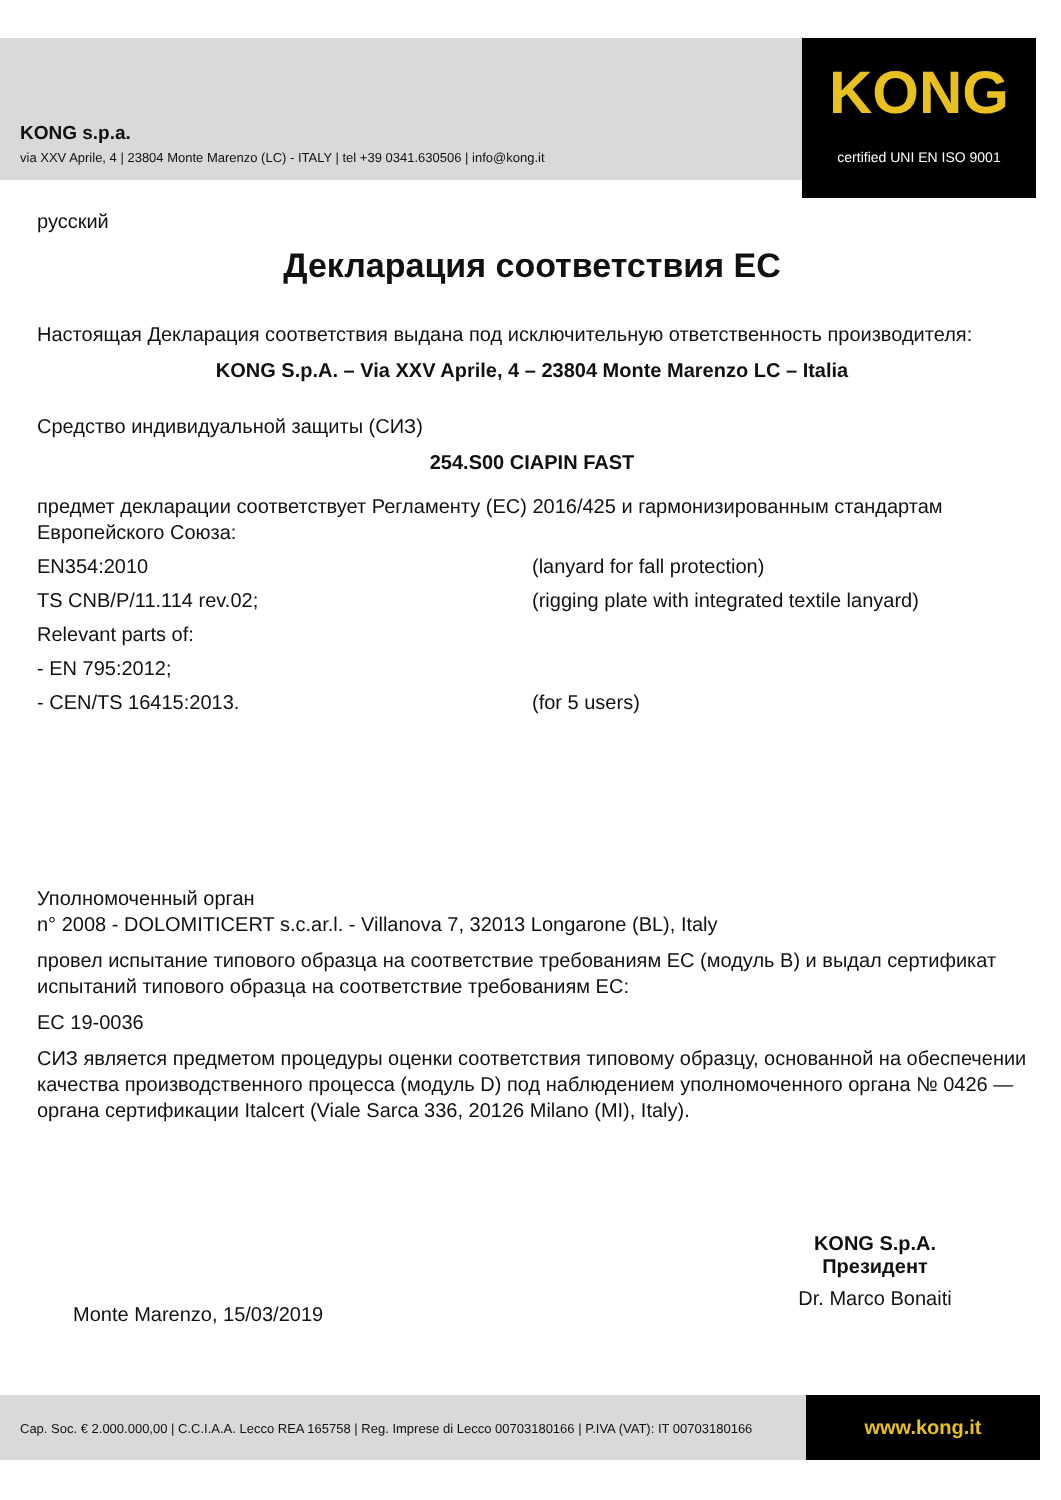KONG s.p.a.
via XXV Aprile, 4 | 23804 Monte Marenzo (LC) - ITALY | tel +39 0341.630506 | info@kong.it
KONG
certified UNI EN ISO 9001
русский
Декларация соответствия ЕС
Настоящая Декларация соответствия выдана под исключительную ответственность производителя:
KONG S.p.A. – Via XXV Aprile, 4 – 23804 Monte Marenzo LC – Italia
Средство индивидуальной защиты (СИЗ)
254.S00 CIAPIN FAST
предмет декларации соответствует Регламенту (ЕС) 2016/425 и гармонизированным стандартам Европейского Союза:
EN354:2010 (lanyard for fall protection)
TS CNB/P/11.114 rev.02; (rigging plate with integrated textile lanyard)
Relevant parts of:
- EN 795:2012;
- CEN/TS 16415:2013. (for 5 users)
Уполномоченный орган
n° 2008 - DOLOMITICERT s.c.ar.l. - Villanova 7, 32013 Longarone (BL), Italy
провел испытание типового образца на соответствие требованиям ЕС (модуль B) и выдал сертификат испытаний типового образца на соответствие требованиям ЕС:
EC 19-0036
СИЗ является предметом процедуры оценки соответствия типовому образцу, основанной на обеспечении качества производственного процесса (модуль D) под наблюдением уполномоченного органа № 0426 — органа сертификации Italcert (Viale Sarca 336, 20126 Milano (MI), Italy).
KONG S.p.A.
Президент
Dr. Marco Bonaiti
Monte Marenzo, 15/03/2019
Cap. Soc. € 2.000.000,00 | C.C.I.A.A. Lecco REA 165758 | Reg. Imprese di Lecco 00703180166 | P.IVA (VAT): IT 00703180166
www.kong.it